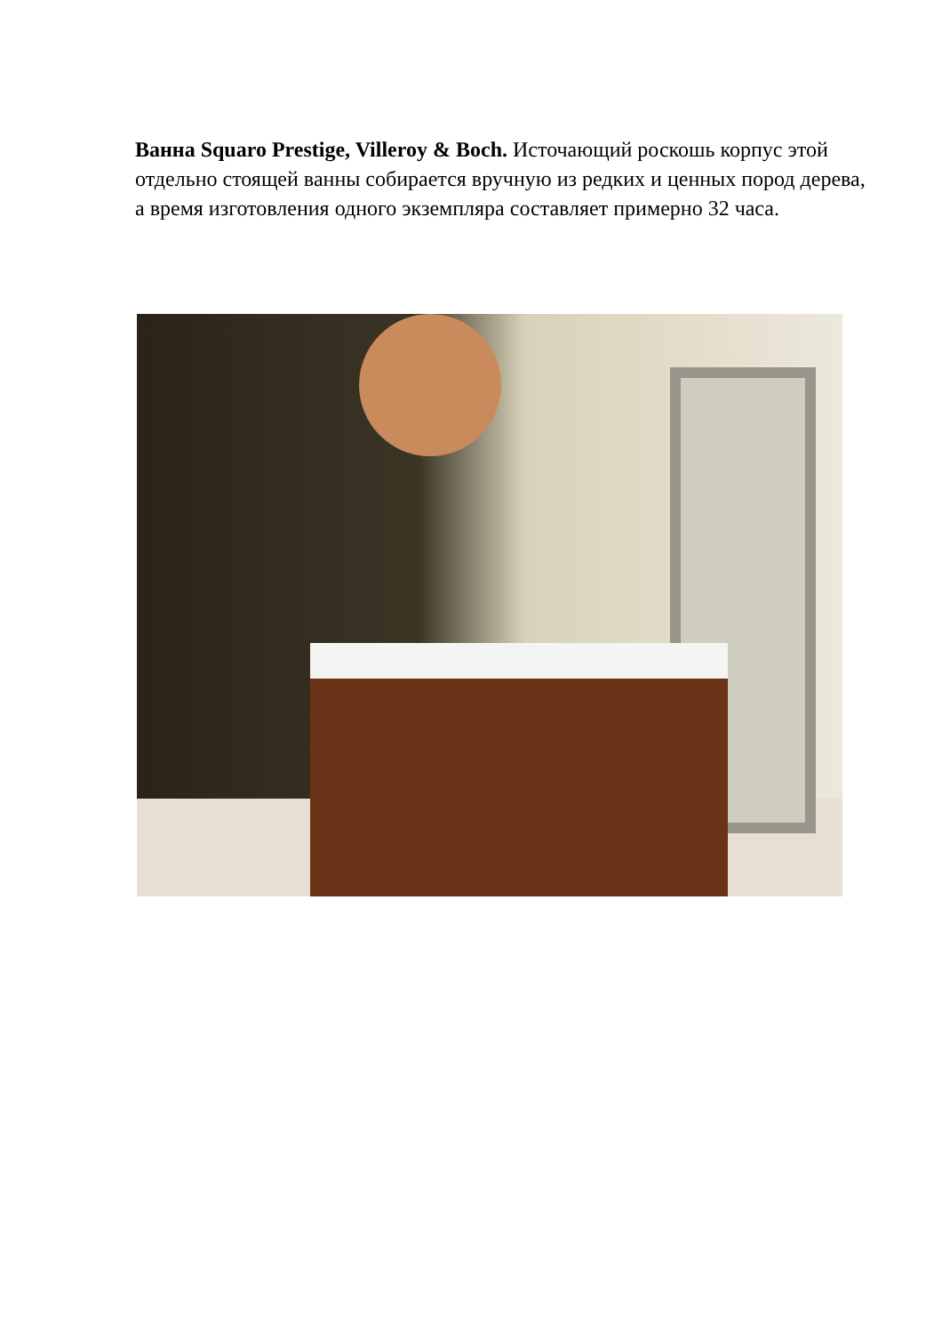Ванна Squaro Prestige, Villeroy & Boch. Источающий роскошь корпус этой отдельно стоящей ванны собирается вручную из редких и ценных пород дерева, а время изготовления одного экземпляра составляет примерно 32 часа.